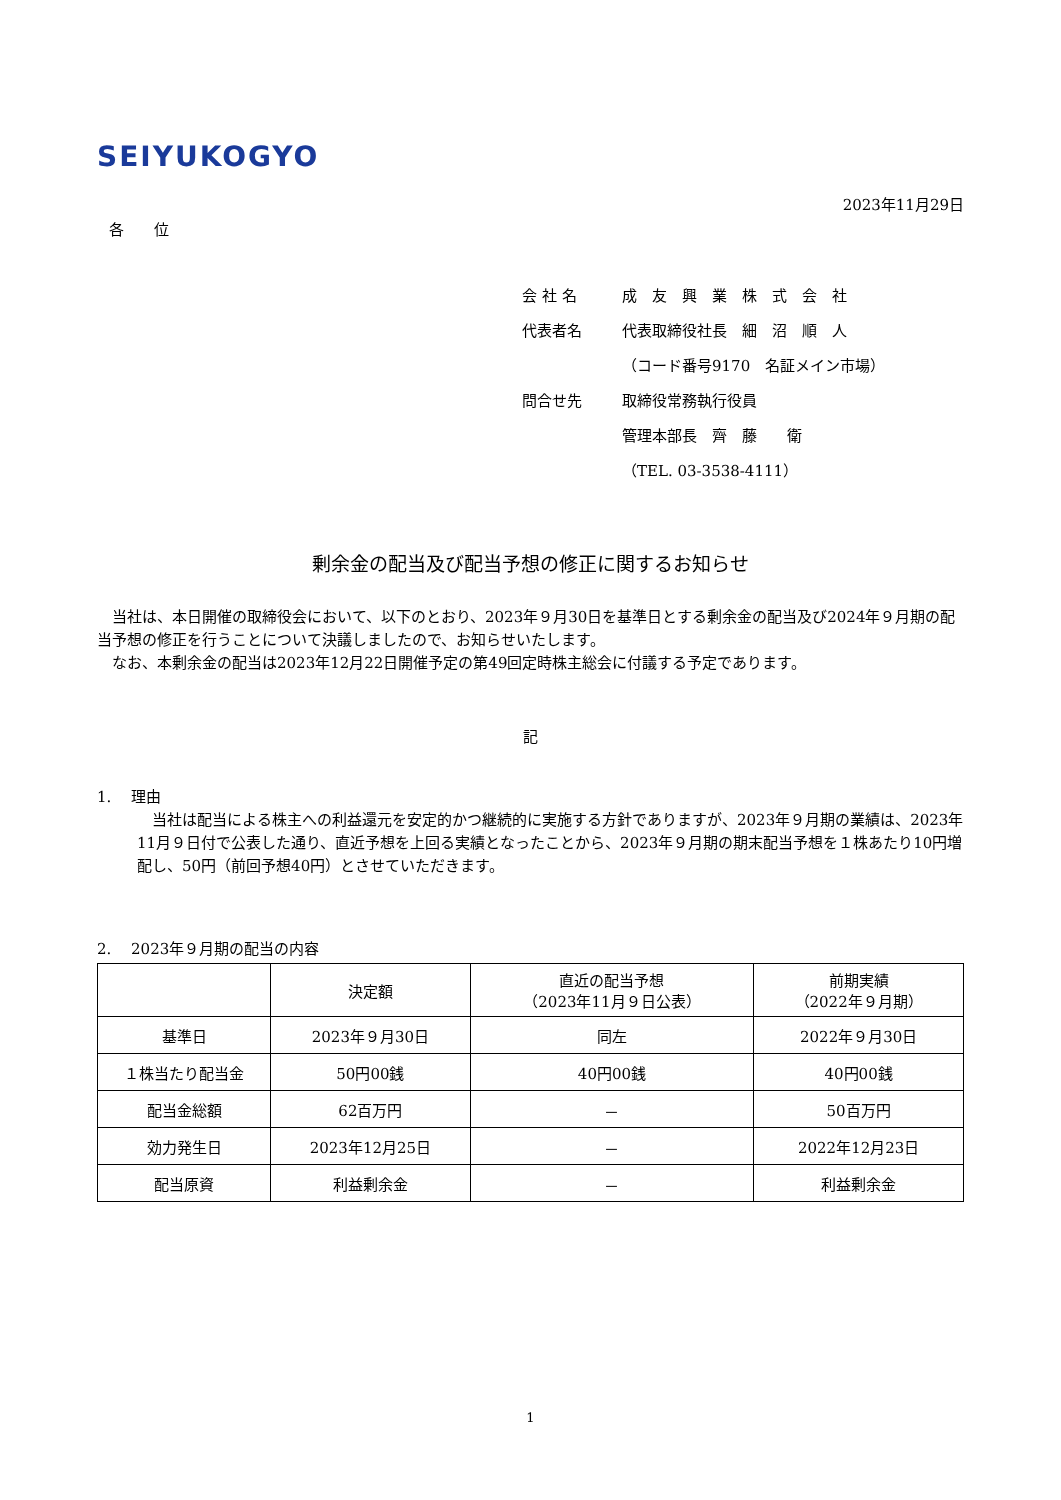SEIYUKOGYO
2023年11月29日
各　　位
会 社 名 成　友　興　業　株　式　会　社
代表者名 代表取締役社長　細　沼　順　人
（コード番号9170　名証メイン市場）
問合せ先 取締役常務執行役員
管理本部長　齊　藤　　衛
（TEL. 03-3538-4111）
剰余金の配当及び配当予想の修正に関するお知らせ
　当社は、本日開催の取締役会において、以下のとおり、2023年９月30日を基準日とする剰余金の配当及び2024年９月期の配当予想の修正を行うことについて決議しましたので、お知らせいたします。
　なお、本剰余金の配当は2023年12月22日開催予定の第49回定時株主総会に付議する予定であります。
記
1.　 理由
　当社は配当による株主への利益還元を安定的かつ継続的に実施する方針でありますが、2023年９月期の業績は、2023年11月９日付で公表した通り、直近予想を上回る実績となったことから、2023年９月期の期末配当予想を１株あたり10円増配し、50円（前回予想40円）とさせていただきます。
2.　 2023年９月期の配当の内容
| | 決定額 | 直近の配当予想 （2023年11月９日公表） | 前期実績 （2022年９月期） |
| --- | --- | --- | --- |
| 基準日 | 2023年９月30日 | 同左 | 2022年９月30日 |
| １株当たり配当金 | 50円00銭 | 40円00銭 | 40円00銭 |
| 配当金総額 | 62百万円 | － | 50百万円 |
| 効力発生日 | 2023年12月25日 | － | 2022年12月23日 |
| 配当原資 | 利益剰余金 | － | 利益剰余金 |
1